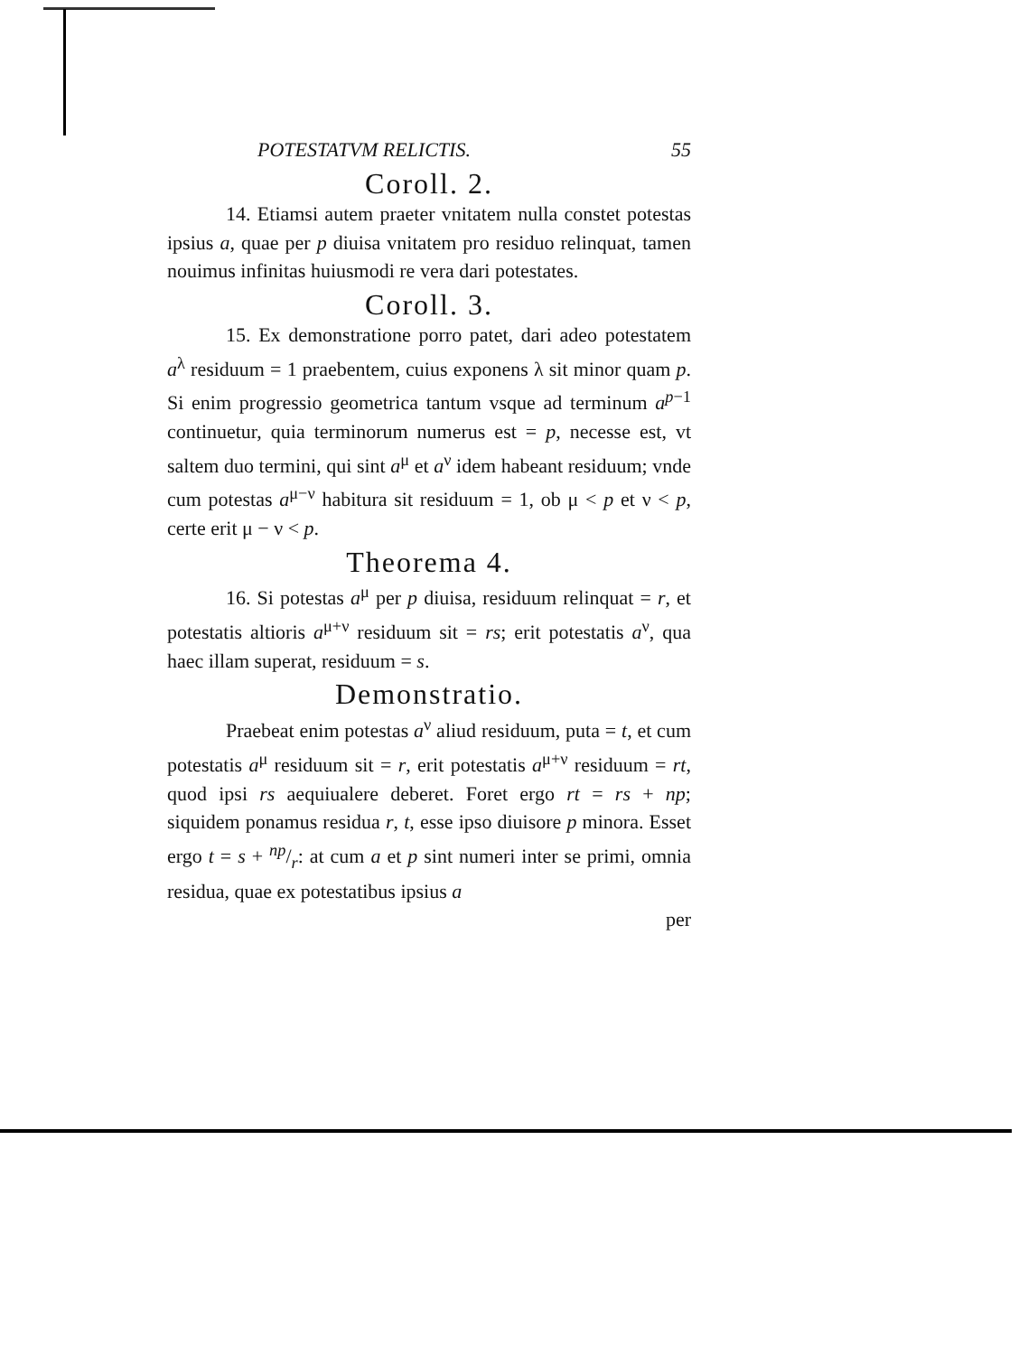POTESTATVM RELICTIS. 55
Coroll. 2.
14. Etiamsi autem praeter vnitatem nulla constet potestas ipsius a, quae per p diuisa vnitatem pro residuo relinquat, tamen nouimus infinitas huiusmodi re vera dari potestates.
Coroll. 3.
15. Ex demonstratione porro patet, dari adeo potestatem a<sup>λ</sup> residuum = 1 praebentem, cuius exponens λ sit minor quam p. Si enim progressio geometrica tantum vsque ad terminum a<sup>p−1</sup> continuetur, quia terminorum numerus est = p, necesse est, vt saltem duo termini, qui sint a<sup>μ</sup> et a<sup>ν</sup> idem habeant residuum; vnde cum potestas a<sup>μ−ν</sup> habitura sit residuum = 1, ob μ < p et ν < p, certe erit μ − ν < p.
Theorema 4.
16. Si potestas a<sup>μ</sup> per p diuisa, residuum relinquat = r, et potestatis altioris a<sup>μ+ν</sup> residuum sit = rs; erit potestatis a<sup>ν</sup>, qua haec illam superat, residuum = s.
Demonstratio.
Praebeat enim potestas a<sup>ν</sup> aliud residuum, puta = t, et cum potestatis a<sup>μ</sup> residuum sit = r, erit potestatis a<sup>μ+ν</sup> residuum = rt, quod ipsi rs aequiualere deberet. Foret ergo rt = rs + np; siquidem ponamus residua r, t, esse ipso diuisore p minora. Esset ergo t = s + np/r: at cum a et p sint numeri inter se primi, omnia residua, quae ex potestatibus ipsius a
per